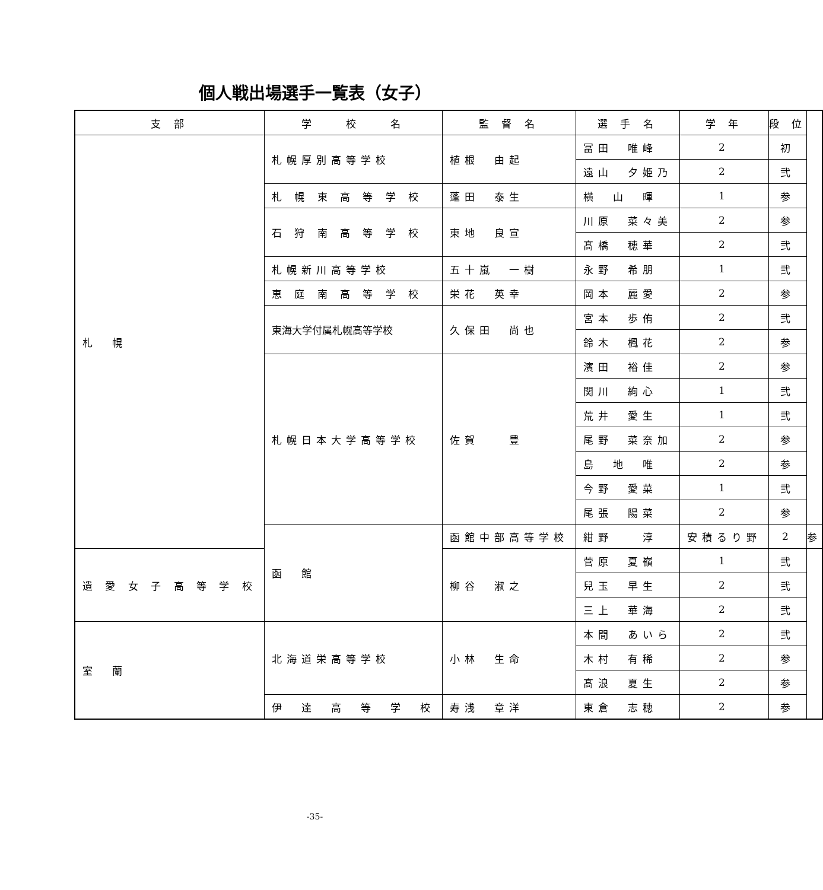個人戦出場選手一覧表（女子）
| 支 部 | 学 校 名 | 監 督 名 | 選 手 名 | 学 年 | 段 位 | |
| --- | --- | --- | --- | --- | --- | --- |
| 札 幌 | 札幌厚別高等学校 | 植根 由起 | 冨田 唯峰 | 2 | 初 | |
| | | | 遠山 夕姫乃 | 2 | 弐 | |
| | 札 幌 東 高 等 学 校 | 蓬田 泰生 | 横 山 暉 | 1 | 参 | |
| | 石 狩 南 高 等 学 校 | 東地 良宣 | 川原 菜々美 | 2 | 参 | |
| | | | 髙橋 穂華 | 2 | 弐 | |
| | 札幌新川高等学校 | 五十嵐 一樹 | 永野 希朋 | 1 | 弐 | |
| | 恵 庭 南 高 等 学 校 | 栄花 英幸 | 岡本 麗愛 | 2 | 参 | |
| | 東海大学付属札幌高等学校 | 久保田 尚也 | 宮本 歩侑 | 2 | 弐 | |
| | | | 鈴木 楓花 | 2 | 参 | |
| | 札幌日本大学高等学校 | 佐賀 豊 | 濱田 裕佳 | 2 | 参 | |
| | | | 関川 絢心 | 1 | 弐 | |
| | | | 荒井 愛生 | 1 | 弐 | |
| | | | 尾野 菜奈加 | 2 | 参 | |
| | | | 島 地 唯 | 2 | 参 | |
| | | | 今野 愛菜 | 1 | 弐 | |
| | | | 尾張 陽菜 | 2 | 参 | |
| | 函 館 | 函館中部高等学校 | 紺野 淳 | 安積るり野 | 2 | 参 |
| 遺 愛 女 子 高 等 学 校 | | 柳谷 淑之 | 菅原 夏嶺 | 1 | 弐 | |
| | | | 兒玉 早生 | 2 | 弐 | |
| | | | 三上 華海 | 2 | 弐 | |
| 室 蘭 | 北海道栄高等学校 | 小林 生命 | 本間 あいら | 2 | 弐 | |
| | | | 木村 有稀 | 2 | 参 | |
| | | | 髙浪 夏生 | 2 | 参 | |
| | 伊 達 高 等 学 校 | 寿浅 章洋 | 東倉 志穂 | 2 | 参 | |
-35-